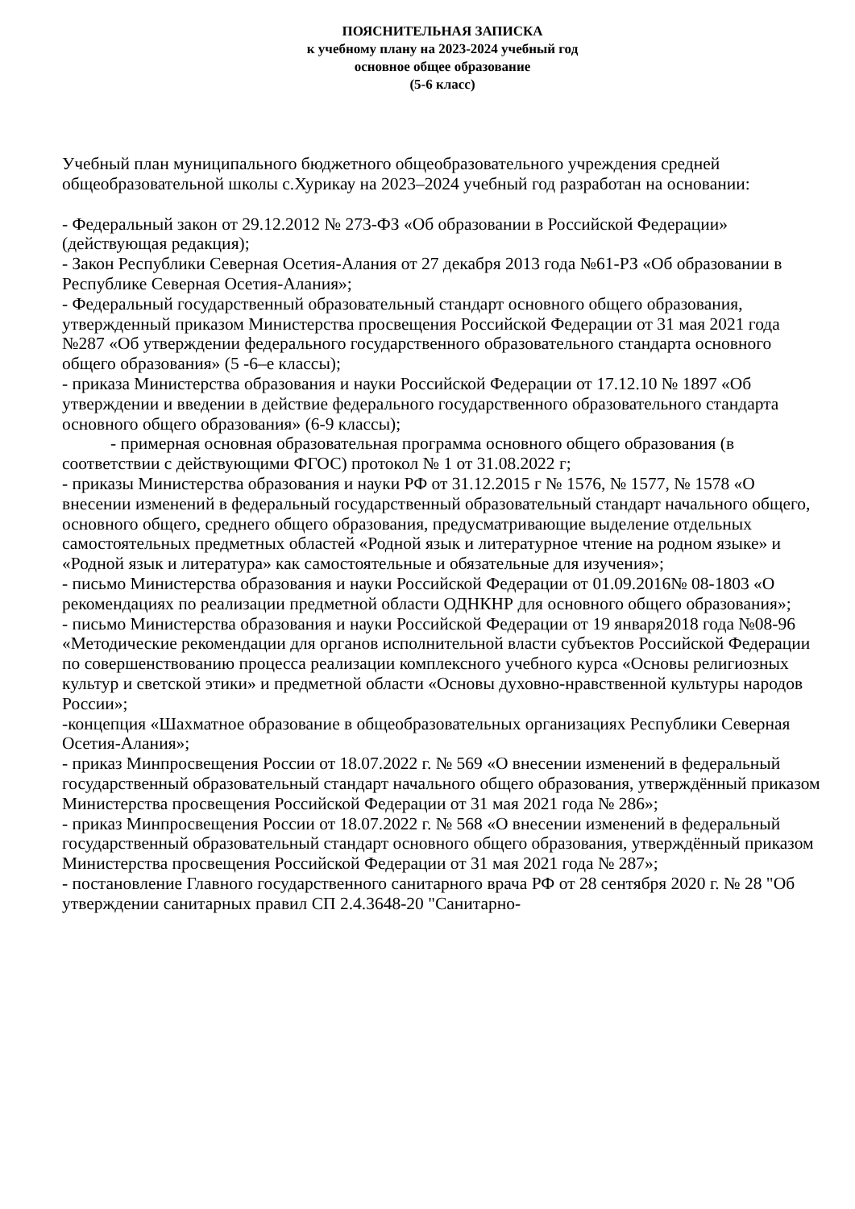ПОЯСНИТЕЛЬНАЯ ЗАПИСКА
к учебному плану на 2023-2024 учебный год
основное общее образование
(5-6 класс)
Учебный план муниципального бюджетного общеобразовательного учреждения средней общеобразовательной школы с.Хурикау на 2023–2024 учебный год разработан на основании:
- Федеральный закон от 29.12.2012 № 273-ФЗ «Об образовании в Российской Федерации» (действующая редакция);
- Закон Республики Северная Осетия-Алания от 27 декабря 2013 года №61-РЗ «Об образовании в Республике Северная Осетия-Алания»;
- Федеральный государственный образовательный стандарт основного общего образования, утвержденный приказом Министерства просвещения Российской Федерации от 31 мая 2021 года №287 «Об утверждении федерального государственного образовательного стандарта основного общего образования» (5 -6–е классы);
- приказа Министерства образования и науки Российской Федерации от 17.12.10 № 1897 «Об утверждении и введении в действие федерального государственного образовательного стандарта основного общего образования» (6-9 классы);
- примерная основная образовательная программа основного общего образования (в соответствии с действующими ФГОС) протокол № 1 от 31.08.2022 г;
- приказы Министерства образования и науки РФ от 31.12.2015 г № 1576, № 1577, № 1578 «О внесении изменений в федеральный государственный образовательный стандарт начального общего, основного общего, среднего общего образования, предусматривающие выделение отдельных самостоятельных предметных областей «Родной язык и литературное чтение на родном языке» и «Родной язык и литература» как самостоятельные и обязательные для изучения»;
- письмо Министерства образования и науки Российской Федерации от 01.09.2016№ 08-1803 «О рекомендациях по реализации предметной области ОДНКНР для основного общего образования»;
- письмо Министерства образования и науки Российской Федерации от 19 января2018 года №08-96 «Методические рекомендации для органов исполнительной власти субъектов Российской Федерации по совершенствованию процесса реализации комплексного учебного курса «Основы религиозных культур и светской этики» и предметной области «Основы духовно-нравственной культуры народов России»;
-концепция «Шахматное образование в общеобразовательных организациях Республики Северная Осетия-Алания»;
- приказ Минпросвещения России от 18.07.2022 г. № 569 «О внесении изменений в федеральный государственный образовательный стандарт начального общего образования, утверждённый приказом Министерства просвещения Российской Федерации от 31 мая 2021 года № 286»;
- приказ Минпросвещения России от 18.07.2022 г. № 568 «О внесении изменений в федеральный государственный образовательный стандарт основного общего образования, утверждённый приказом Министерства просвещения Российской Федерации от 31 мая 2021 года № 287»;
- постановление Главного государственного санитарного врача РФ от 28 сентября 2020 г. № 28 "Об утверждении санитарных правил СП 2.4.3648-20 "Санитарно-